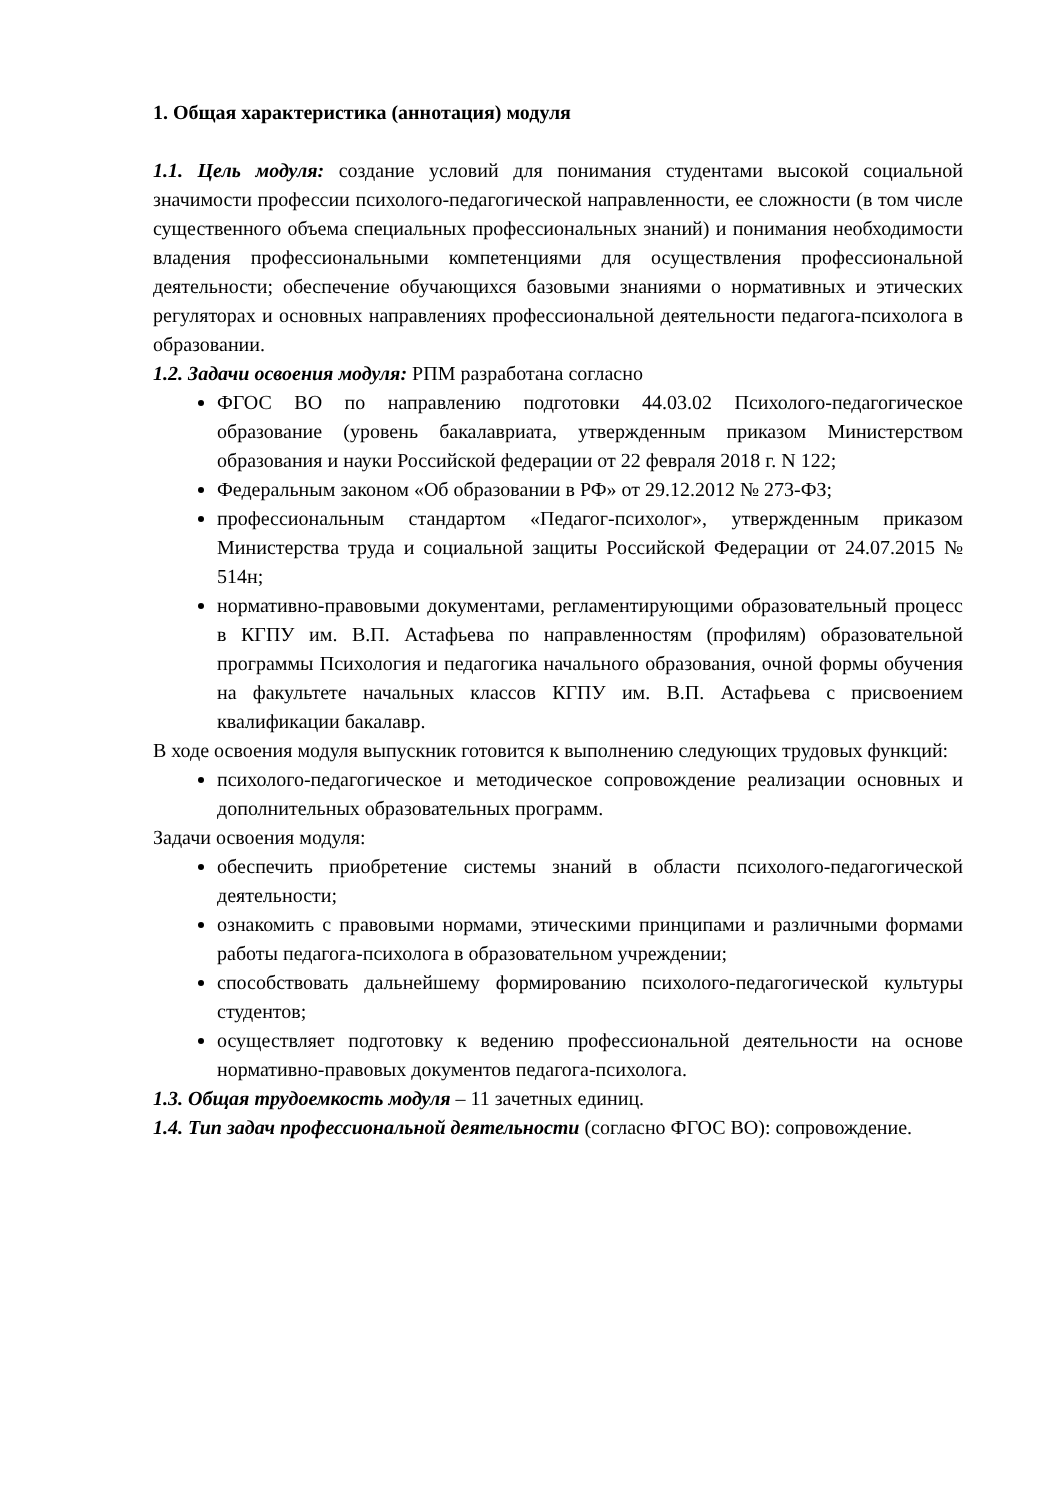1. Общая характеристика (аннотация) модуля
1.1. Цель модуля: создание условий для понимания студентами высокой социальной значимости профессии психолого-педагогической направленности, ее сложности (в том числе существенного объема специальных профессиональных знаний) и понимания необходимости владения профессиональными компетенциями для осуществления профессиональной деятельности; обеспечение обучающихся базовыми знаниями о нормативных и этических регуляторах и основных направлениях профессиональной деятельности педагога-психолога в образовании.
1.2. Задачи освоения модуля: РПМ разработана согласно
ФГОС ВО по направлению подготовки 44.03.02 Психолого-педагогическое образование (уровень бакалавриата, утвержденным приказом Министерством образования и науки Российской федерации от 22 февраля 2018 г. N 122;
Федеральным законом «Об образовании в РФ» от 29.12.2012 № 273-ФЗ;
профессиональным стандартом «Педагог-психолог», утвержденным приказом Министерства труда и социальной защиты Российской Федерации от 24.07.2015 № 514н;
нормативно-правовыми документами, регламентирующими образовательный процесс в КГПУ им. В.П. Астафьева по направленностям (профилям) образовательной программы Психология и педагогика начального образования, очной формы обучения на факультете начальных классов КГПУ им. В.П. Астафьева с присвоением квалификации бакалавр.
В ходе освоения модуля выпускник готовится к выполнению следующих трудовых функций:
психолого-педагогическое и методическое сопровождение реализации основных и дополнительных образовательных программ.
Задачи освоения модуля:
обеспечить приобретение системы знаний в области психолого-педагогической деятельности;
ознакомить с правовыми нормами, этическими принципами и различными формами работы педагога-психолога в образовательном учреждении;
способствовать дальнейшему формированию психолого-педагогической культуры студентов;
осуществляет подготовку к ведению профессиональной деятельности на основе нормативно-правовых документов педагога-психолога.
1.3. Общая трудоемкость модуля – 11 зачетных единиц.
1.4. Тип задач профессиональной деятельности (согласно ФГОС ВО): сопровождение.